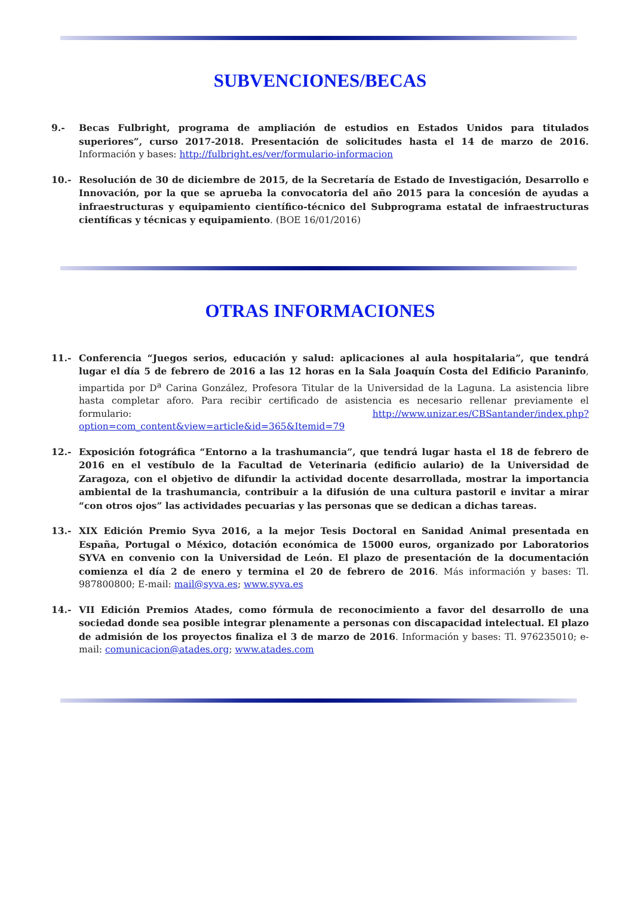SUBVENCIONES/BECAS
9.- Becas Fulbright, programa de ampliación de estudios en Estados Unidos para titulados superiores”, curso 2017-2018. Presentación de solicitudes hasta el 14 de marzo de 2016. Información y bases: http://fulbright.es/ver/formulario-informacion
10.- Resolución de 30 de diciembre de 2015, de la Secretaría de Estado de Investigación, Desarrollo e Innovación, por la que se aprueba la convocatoria del año 2015 para la concesión de ayudas a infraestructuras y equipamiento científico-técnico del Subprograma estatal de infraestructuras científicas y técnicas y equipamiento. (BOE 16/01/2016)
OTRAS INFORMACIONES
11.- Conferencia “Juegos serios, educación y salud: aplicaciones al aula hospitalaria”, que tendrá lugar el día 5 de febrero de 2016 a las 12 horas en la Sala Joaquín Costa del Edificio Paraninfo, impartida por D<sup>a</sup> Carina González, Profesora Titular de la Universidad de la Laguna. La asistencia libre hasta completar aforo. Para recibir certificado de asistencia es necesario rellenar previamente el formulario: http://www.unizar.es/CBSantander/index.php?option=com_content&view=article&id=365&Itemid=79
12.- Exposición fotográfica “Entorno a la trashumancia”, que tendrá lugar hasta el 18 de febrero de 2016 en el vestíbulo de la Facultad de Veterinaria (edificio aulario) de la Universidad de Zaragoza, con el objetivo de difundir la actividad docente desarrollada, mostrar la importancia ambiental de la trashumancia, contribuir a la difusión de una cultura pastoril e invitar a mirar “con otros ojos” las actividades pecuarias y las personas que se dedican a dichas tareas.
13.- XIX Edición Premio Syva 2016, a la mejor Tesis Doctoral en Sanidad Animal presentada en España, Portugal o México, dotación económica de 15000 euros, organizado por Laboratorios SYVA en convenio con la Universidad de León. El plazo de presentación de la documentación comienza el día 2 de enero y termina el 20 de febrero de 2016. Más información y bases: Tl. 987800800; E-mail: mail@syva.es; www.syva.es
14.- VII Edición Premios Atades, como fórmula de reconocimiento a favor del desarrollo de una sociedad donde sea posible integrar plenamente a personas con discapacidad intelectual. El plazo de admisión de los proyectos finaliza el 3 de marzo de 2016. Información y bases: Tl. 976235010; e-mail: comunicacion@atades.org; www.atades.com